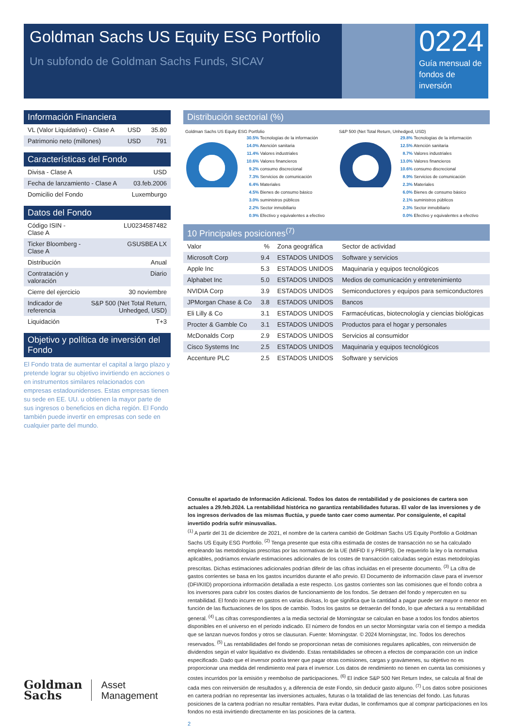Goldman Sachs US Equity ESG Portfolio
Un subfondo de Goldman Sachs Funds, SICAV
0224
Guía mensual de fondos de inversión
Información Financiera
| VL (Valor Liquidativo) - Clase A | USD | 35.80 |
| Patrimonio neto (millones) | USD | 791 |
Características del Fondo
| Divisa - Clase A | USD |
| Fecha de lanzamiento - Clase A | 03.feb.2006 |
| Domicilio del Fondo | Luxemburgo |
Datos del Fondo
| Código ISIN - Clase A | LU0234587482 |
| Ticker Bloomberg - Clase A | GSUSBEA LX |
| Distribución | Anual |
| Contratación y valoración | Diario |
| Cierre del ejercicio | 30 noviembre |
| Indicador de referencia | S&P 500 (Net Total Return, Unhedged, USD) |
| Liquidación | T+3 |
Objetivo y política de inversión del Fondo
El Fondo trata de aumentar el capital a largo plazo y pretende lograr su objetivo invirtiendo en acciones o en instrumentos similares relacionados con empresas estadounidenses. Estas empresas tienen su sede en EE. UU. u obtienen la mayor parte de sus ingresos o beneficios en dicha región. El Fondo también puede invertir en empresas con sede en cualquier parte del mundo.
Distribución sectorial (%)
Goldman Sachs US Equity ESG Portfolio
30.5% Tecnologías de la información
14.0% Atención sanitaria
11.4% Valores industriales
10.6% Valores financieros
9.2% consumo discrecional
7.3% Servicios de comunicación
6.4% Materiales
4.5% Bienes de consumo básico
3.0% suministros públicos
2.2% Sector inmobiliario
0.9% Efectivo y equivalentes a efectivo
S&P 500 (Net Total Return, Unhedged, USD)
29.8% Tecnologías de la información
12.5% Atención sanitaria
8.7% Valores industriales
13.0% Valores financieros
10.6% consumo discrecional
8.9% Servicios de comunicación
2.3% Materiales
6.0% Bienes de consumo básico
2.1% suministros públicos
2.3% Sector inmobiliario
0.0% Efectivo y equivalentes a efectivo
10 Principales posiciones<sup>(7)</sup>
| Valor | % | Zona geográfica | Sector de actividad |
| --- | --- | --- | --- |
| Microsoft Corp | 9.4 | ESTADOS UNIDOS | Software y servicios |
| Apple Inc | 5.3 | ESTADOS UNIDOS | Maquinaria y equipos tecnológicos |
| Alphabet Inc | 5.0 | ESTADOS UNIDOS | Medios de comunicación y entretenimiento |
| NVIDIA Corp | 3.9 | ESTADOS UNIDOS | Semiconductores y equipos para semiconductores |
| JPMorgan Chase & Co | 3.8 | ESTADOS UNIDOS | Bancos |
| Eli Lilly & Co | 3.1 | ESTADOS UNIDOS | Farmacéuticas, biotecnología y ciencias biológicas |
| Procter & Gamble Co | 3.1 | ESTADOS UNIDOS | Productos para el hogar y personales |
| McDonalds Corp | 2.9 | ESTADOS UNIDOS | Servicios al consumidor |
| Cisco Systems Inc | 2.5 | ESTADOS UNIDOS | Maquinaria y equipos tecnológicos |
| Accenture PLC | 2.5 | ESTADOS UNIDOS | Software y servicios |
Consulte el apartado de Información Adicional. Todos los datos de rentabilidad y de posiciones de cartera son actuales a 29.feb.2024. La rentabilidad histórica no garantiza rentabilidades futuras. El valor de las inversiones y de los ingresos derivados de las mismas fluctúa, y puede tanto caer como aumentar. Por consiguiente, el capital invertido podría sufrir minusvalías.
<sup>(1)</sup> A partir del 31 de diciembre de 2021, el nombre de la cartera cambió de Goldman Sachs US Equity Portfolio a Goldman Sachs US Equity ESG Portfolio. <sup>(2)</sup> Tenga presente que esta cifra estimada de costes de transacción no se ha calculado empleando las metodologías prescritas por las normativas de la UE (MIFID II y PRIIPS). De requerirlo la ley o la normativa aplicables, podríamos enviarle estimaciones adicionales de los costes de transacción calculadas según estas metodologías prescritas. Dichas estimaciones adicionales podrían diferir de las cifras incluidas en el presente documento. <sup>(3)</sup> La cifra de gastos corrientes se basa en los gastos incurridos durante el año previo. El Documento de información clave para el inversor (DFI/KIID) proporciona información detallada a este respecto. Los gastos corrientes son las comisiones que el fondo cobra a los inversores para cubrir los costes diarios de funcionamiento de los fondos. Se detraen del fondo y repercuten en su rentabilidad. El fondo incurre en gastos en varias divisas, lo que significa que la cantidad a pagar puede ser mayor o menor en función de las fluctuaciones de los tipos de cambio. Todos los gastos se detraerán del fondo, lo que afectará a su rentabilidad general. <sup>(4)</sup> Las cifras correspondientes a la media sectorial de Morningstar se calculan en base a todos los fondos abiertos disponibles en el universo en el periodo indicado. El número de fondos en un sector Morningstar varía con el tiempo a medida que se lanzan nuevos fondos y otros se clausuran. Fuente: Morningstar. © 2024 Morningstar, Inc. Todos los derechos reservados. <sup>(5)</sup> Las rentabilidades del fondo se proporcionan netas de comisiones regulares aplicables, con reinversión de dividendos según el valor liquidativo ex dividendo. Estas rentabilidades se ofrecen a efectos de comparación con un índice especificado. Dado que el inversor podría tener que pagar otras comisiones, cargas y gravámenes, su objetivo no es proporcionar una medida del rendimiento real para el inversor. Los datos de rendimiento no tienen en cuenta las comisiones y costes incurridos por la emisión y reembolso de participaciones. <sup>(6)</sup> El índice S&P 500 Net Return Index, se calcula al final de cada mes con reinversión de resultados y, a diferencia de este Fondo, sin deducir gasto alguno. <sup>(7)</sup> Los datos sobre posiciones en cartera podrían no representar las inversiones actuales, futuras o la totalidad de las tenencias del fondo. Las futuras posiciones de la cartera podrían no resultar rentables. Para evitar dudas, le confirmamos que al comprar participaciones en los fondos no está invirtiendo directamente en las posiciones de la cartera.
2
Goldman
Sachs
Asset
Management